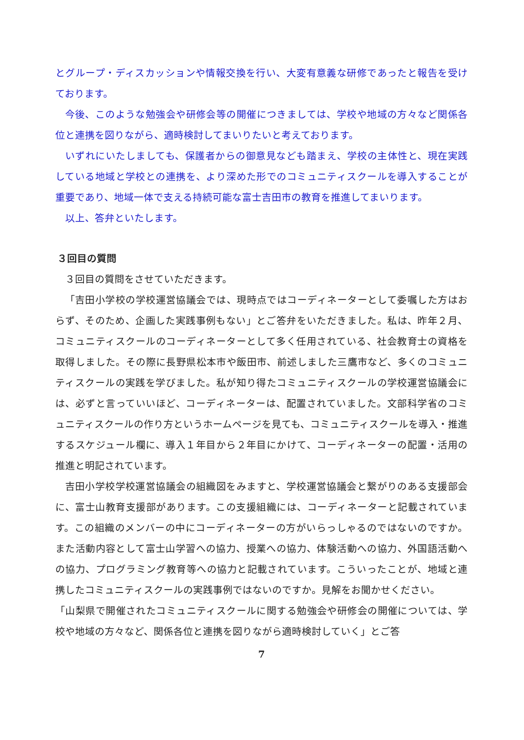とグループ・ディスカッションや情報交換を行い、大変有意義な研修であったと報告を受けております。
今後、このような勉強会や研修会等の開催につきましては、学校や地域の方々など関係各位と連携を図りながら、適時検討してまいりたいと考えております。
いずれにいたしましても、保護者からの御意見なども踏まえ、学校の主体性と、現在実践している地域と学校との連携を、より深めた形でのコミュニティスクールを導入することが重要であり、地域一体で支える持続可能な富士吉田市の教育を推進してまいります。
以上、答弁といたします。
３回目の質問
３回目の質問をさせていただきます。
「吉田小学校の学校運営協議会では、現時点ではコーディネーターとして委嘱した方はおらず、そのため、企画した実践事例もない」とご答弁をいただきました。私は、昨年２月、コミュニティスクールのコーディネーターとして多く任用されている、社会教育士の資格を取得しました。その際に長野県松本市や飯田市、前述しました三鷹市など、多くのコミュニティスクールの実践を学びました。私が知り得たコミュニティスクールの学校運営協議会には、必ずと言っていいほど、コーディネーターは、配置されていました。文部科学省のコミュニティスクールの作り方というホームページを見ても、コミュニティスクールを導入・推進するスケジュール欄に、導入１年目から２年目にかけて、コーディネーターの配置・活用の推進と明記されています。
吉田小学校学校運営協議会の組織図をみますと、学校運営協議会と繋がりのある支援部会に、富士山教育支援部があります。この支援組織には、コーディネーターと記載されています。この組織のメンバーの中にコーディネーターの方がいらっしゃるのではないのですか。また活動内容として富士山学習への協力、授業への協力、体験活動への協力、外国語活動への協力、プログラミング教育等への協力と記載されています。こういったことが、地域と連携したコミュニティスクールの実践事例ではないのですか。見解をお聞かせください。
「山梨県で開催されたコミュニティスクールに関する勉強会や研修会の開催については、学校や地域の方々など、関係各位と連携を図りながら適時検討していく」とご答
7